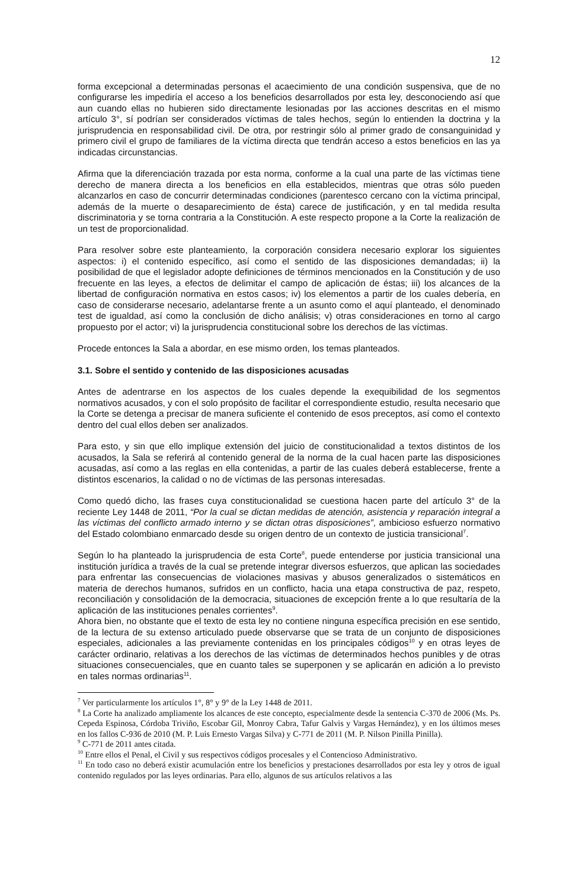12
forma excepcional a determinadas personas el acaecimiento de una condición suspensiva, que de no configurarse les impediría el acceso a los beneficios desarrollados por esta ley, desconociendo así que aun cuando ellas no hubieren sido directamente lesionadas por las acciones descritas en el mismo artículo 3°, sí podrían ser considerados víctimas de tales hechos, según lo entienden la doctrina y la jurisprudencia en responsabilidad civil. De otra, por restringir sólo al primer grado de consanguinidad y primero civil el grupo de familiares de la víctima directa que tendrán acceso a estos beneficios en las ya indicadas circunstancias.
Afirma que la diferenciación trazada por esta norma, conforme a la cual una parte de las víctimas tiene derecho de manera directa a los beneficios en ella establecidos, mientras que otras sólo pueden alcanzarlos en caso de concurrir determinadas condiciones (parentesco cercano con la víctima principal, además de la muerte o desaparecimiento de ésta) carece de justificación, y en tal medida resulta discriminatoria y se torna contraria a la Constitución. A este respecto propone a la Corte la realización de un test de proporcionalidad.
Para resolver sobre este planteamiento, la corporación considera necesario explorar los siguientes aspectos: i) el contenido específico, así como el sentido de las disposiciones demandadas; ii) la posibilidad de que el legislador adopte definiciones de términos mencionados en la Constitución y de uso frecuente en las leyes, a efectos de delimitar el campo de aplicación de éstas; iii) los alcances de la libertad de configuración normativa en estos casos; iv) los elementos a partir de los cuales debería, en caso de considerarse necesario, adelantarse frente a un asunto como el aquí planteado, el denominado test de igualdad, así como la conclusión de dicho análisis; v) otras consideraciones en torno al cargo propuesto por el actor; vi) la jurisprudencia constitucional sobre los derechos de las víctimas.
Procede entonces la Sala a abordar, en ese mismo orden, los temas planteados.
3.1. Sobre el sentido y contenido de las disposiciones acusadas
Antes de adentrarse en los aspectos de los cuales depende la exequibilidad de los segmentos normativos acusados, y con el solo propósito de facilitar el correspondiente estudio, resulta necesario que la Corte se detenga a precisar de manera suficiente el contenido de esos preceptos, así como el contexto dentro del cual ellos deben ser analizados.
Para esto, y sin que ello implique extensión del juicio de constitucionalidad a textos distintos de los acusados, la Sala se referirá al contenido general de la norma de la cual hacen parte las disposiciones acusadas, así como a las reglas en ella contenidas, a partir de las cuales deberá establecerse, frente a distintos escenarios, la calidad o no de víctimas de las personas interesadas.
Como quedó dicho, las frases cuya constitucionalidad se cuestiona hacen parte del artículo 3° de la reciente Ley 1448 de 2011, “Por la cual se dictan medidas de atención, asistencia y reparación integral a las víctimas del conflicto armado interno y se dictan otras disposiciones”, ambicioso esfuerzo normativo del Estado colombiano enmarcado desde su origen dentro de un contexto de justicia transicional<sup>7</sup>.
Según lo ha planteado la jurisprudencia de esta Corte<sup>8</sup>, puede entenderse por justicia transicional una institución jurídica a través de la cual se pretende integrar diversos esfuerzos, que aplican las sociedades para enfrentar las consecuencias de violaciones masivas y abusos generalizados o sistemáticos en materia de derechos humanos, sufridos en un conflicto, hacia una etapa constructiva de paz, respeto, reconciliación y consolidación de la democracia, situaciones de excepción frente a lo que resultaría de la aplicación de las instituciones penales corrientes<sup>9</sup>.
Ahora bien, no obstante que el texto de esta ley no contiene ninguna específica precisión en ese sentido, de la lectura de su extenso articulado puede observarse que se trata de un conjunto de disposiciones especiales, adicionales a las previamente contenidas en los principales códigos<sup>10</sup> y en otras leyes de carácter ordinario, relativas a los derechos de las víctimas de determinados hechos punibles y de otras situaciones consecuenciales, que en cuanto tales se superponen y se aplicarán en adición a lo previsto en tales normas ordinarias<sup>11</sup>.
<sup>7</sup> Ver particularmente los artículos 1°, 8° y 9° de la Ley 1448 de 2011.
<sup>8</sup> La Corte ha analizado ampliamente los alcances de este concepto, especialmente desde la sentencia C-370 de 2006 (Ms. Ps. Cepeda Espinosa, Córdoba Triviño, Escobar Gil, Monroy Cabra, Tafur Galvis y Vargas Hernández), y en los últimos meses en los fallos C-936 de 2010 (M. P. Luis Ernesto Vargas Silva) y C-771 de 2011 (M. P. Nilson Pinilla Pinilla).
<sup>9</sup> C-771 de 2011 antes citada.
<sup>10</sup> Entre ellos el Penal, el Civil y sus respectivos códigos procesales y el Contencioso Administrativo.
<sup>11</sup> En todo caso no deberá existir acumulación entre los beneficios y prestaciones desarrollados por esta ley y otros de igual contenido regulados por las leyes ordinarias. Para ello, algunos de sus artículos relativos a las